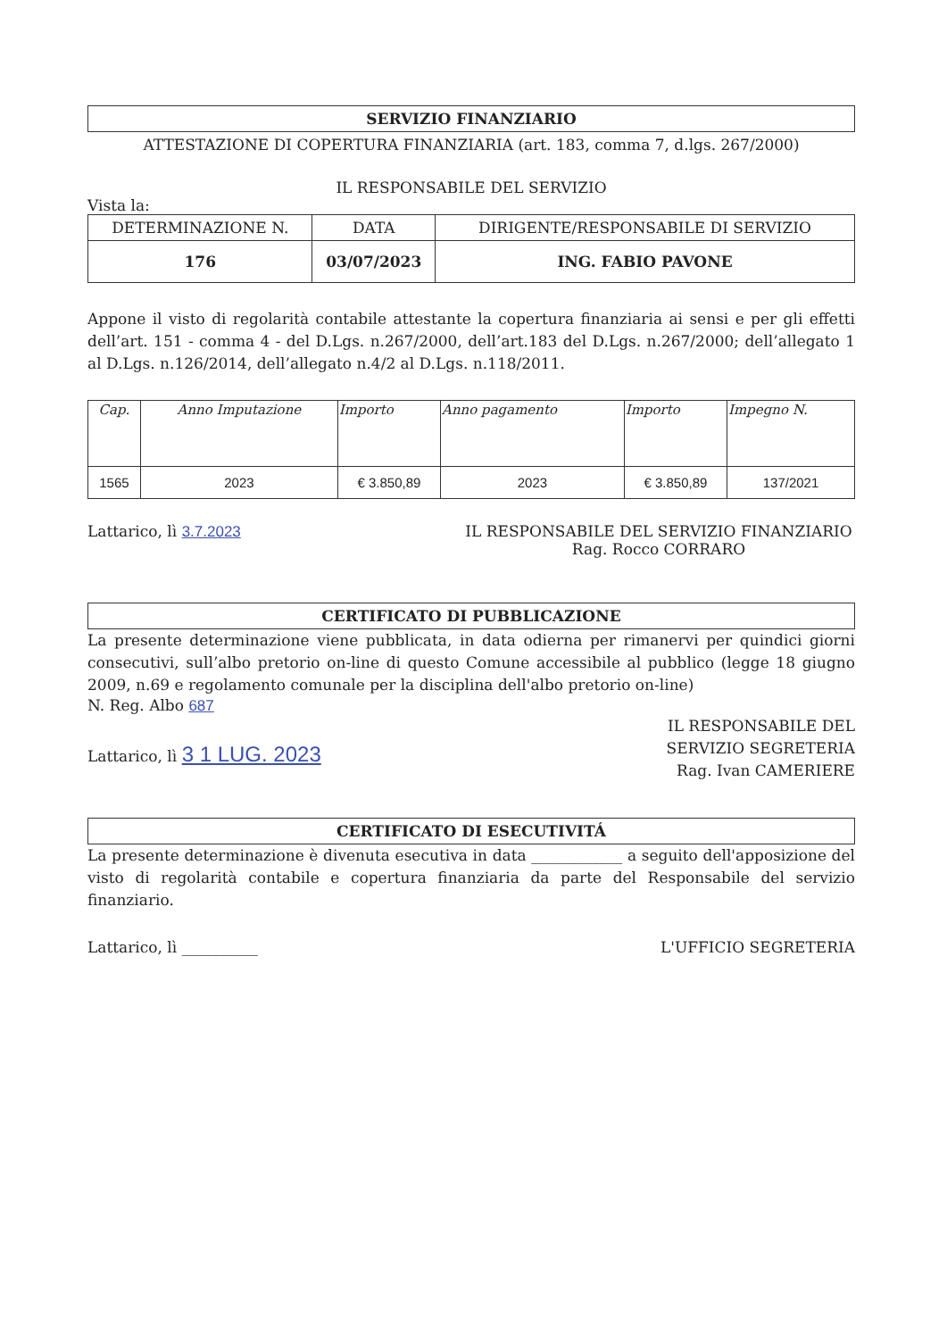SERVIZIO FINANZIARIO
ATTESTAZIONE DI COPERTURA FINANZIARIA (art. 183, comma 7, d.lgs. 267/2000)
IL RESPONSABILE DEL SERVIZIO
Vista la:
| DETERMINAZIONE N. | DATA | DIRIGENTE/RESPONSABILE DI SERVIZIO |
| --- | --- | --- |
| 176 | 03/07/2023 | ING. FABIO PAVONE |
Appone il visto di regolarità contabile attestante la copertura finanziaria ai sensi e per gli effetti dell’art. 151 - comma 4 - del D.Lgs. n.267/2000, dell’art.183 del D.Lgs. n.267/2000; dell’allegato 1 al D.Lgs. n.126/2014, dell’allegato n.4/2 al D.Lgs. n.118/2011.
| Cap. | Anno Imputazione | Importo | Anno pagamento | Importo | Impegno N. |
| --- | --- | --- | --- | --- | --- |
| 1565 | 2023 | € 3.850,89 | 2023 | € 3.850,89 | 137/2021 |
Lattarico, lì 3.7.2023 IL RESPONSABILE DEL SERVIZIO FINANZIARIO
Rag. Rocco CORRARO
CERTIFICATO DI PUBBLICAZIONE
La presente determinazione viene pubblicata, in data odierna per rimanervi per quindici giorni consecutivi, sull’albo pretorio on-line di questo Comune accessibile al pubblico (legge 18 giugno 2009, n.69 e regolamento comunale per la disciplina dell'albo pretorio on-line)
N. Reg. Albo 687
Lattarico, lì 3 1 LUG. 2023
IL RESPONSABILE DEL
SERVIZIO SEGRETERIA
Rag. Ivan CAMERIERE
CERTIFICATO DI ESECUTIVITÁ
La presente determinazione è divenuta esecutiva in data ____________ a seguito dell'apposizione del visto di regolarità contabile e copertura finanziaria da parte del Responsabile del servizio finanziario.
Lattarico, lì __________ L'UFFICIO SEGRETERIA